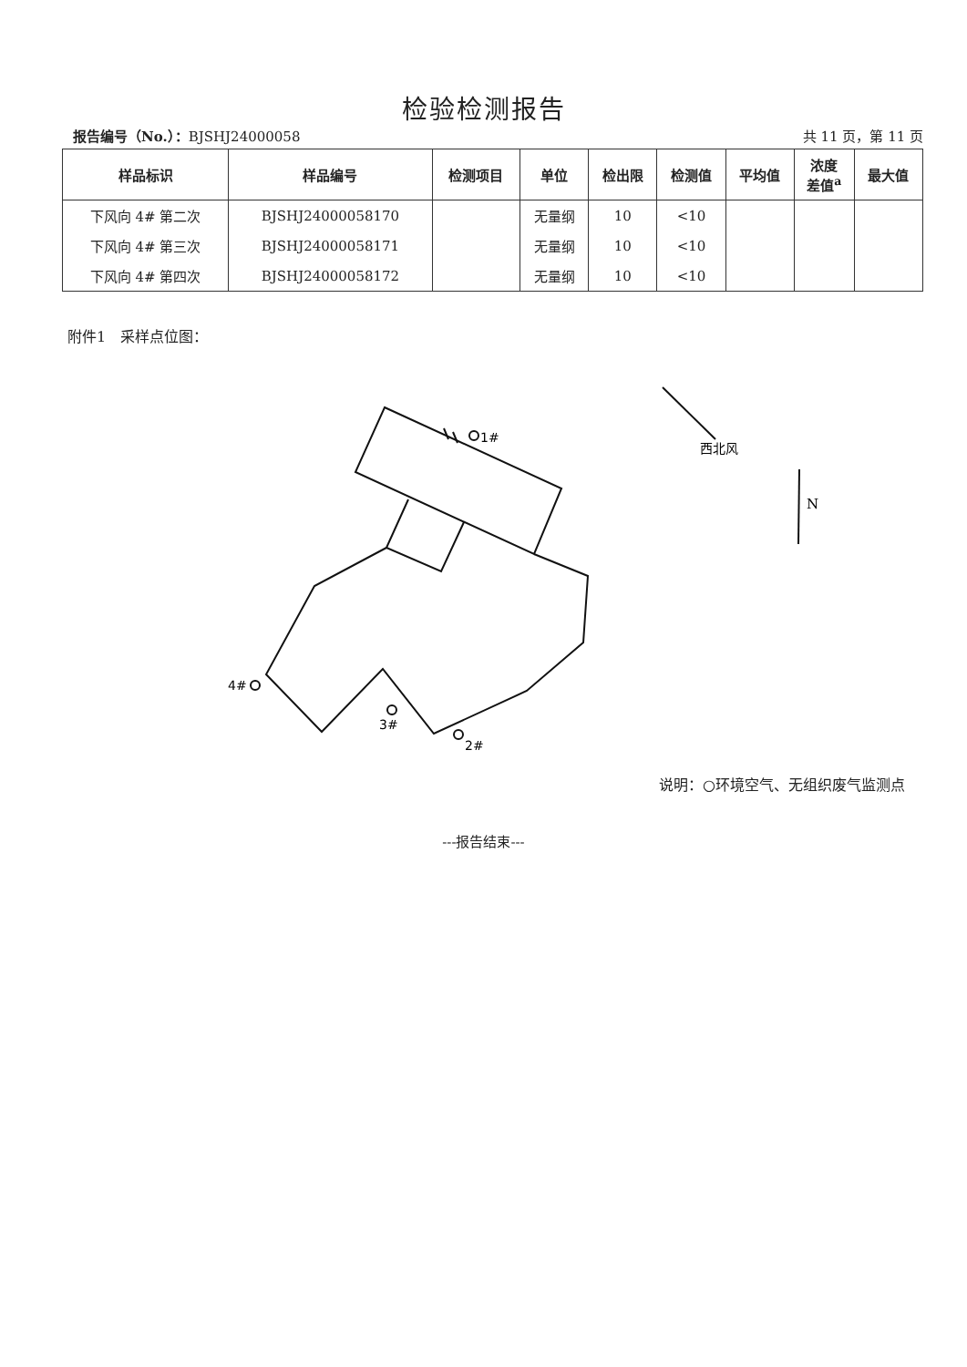检验检测报告
报告编号（No.）：BJSHJ24000058 共 11 页，第 11 页
| 样品标识 | 样品编号 | 检测项目 | 单位 | 检出限 | 检测值 | 平均值 | 浓度 差值<sup>a</sup> | 最大值 |
| --- | --- | --- | --- | --- | --- | --- | --- | --- |
| 下风向 4# 第二次 | BJSHJ24000058170 | | 无量纲 | 10 | <10 | | | |
| 下风向 4# 第三次 | BJSHJ24000058171 | | 无量纲 | 10 | <10 | | | |
| 下风向 4# 第四次 | BJSHJ24000058172 | | 无量纲 | 10 | <10 | | | |
附件1　采样点位图：
1#
4#
3#
2#
西北风
N
说明：○环境空气、无组织废气监测点
---报告结束---